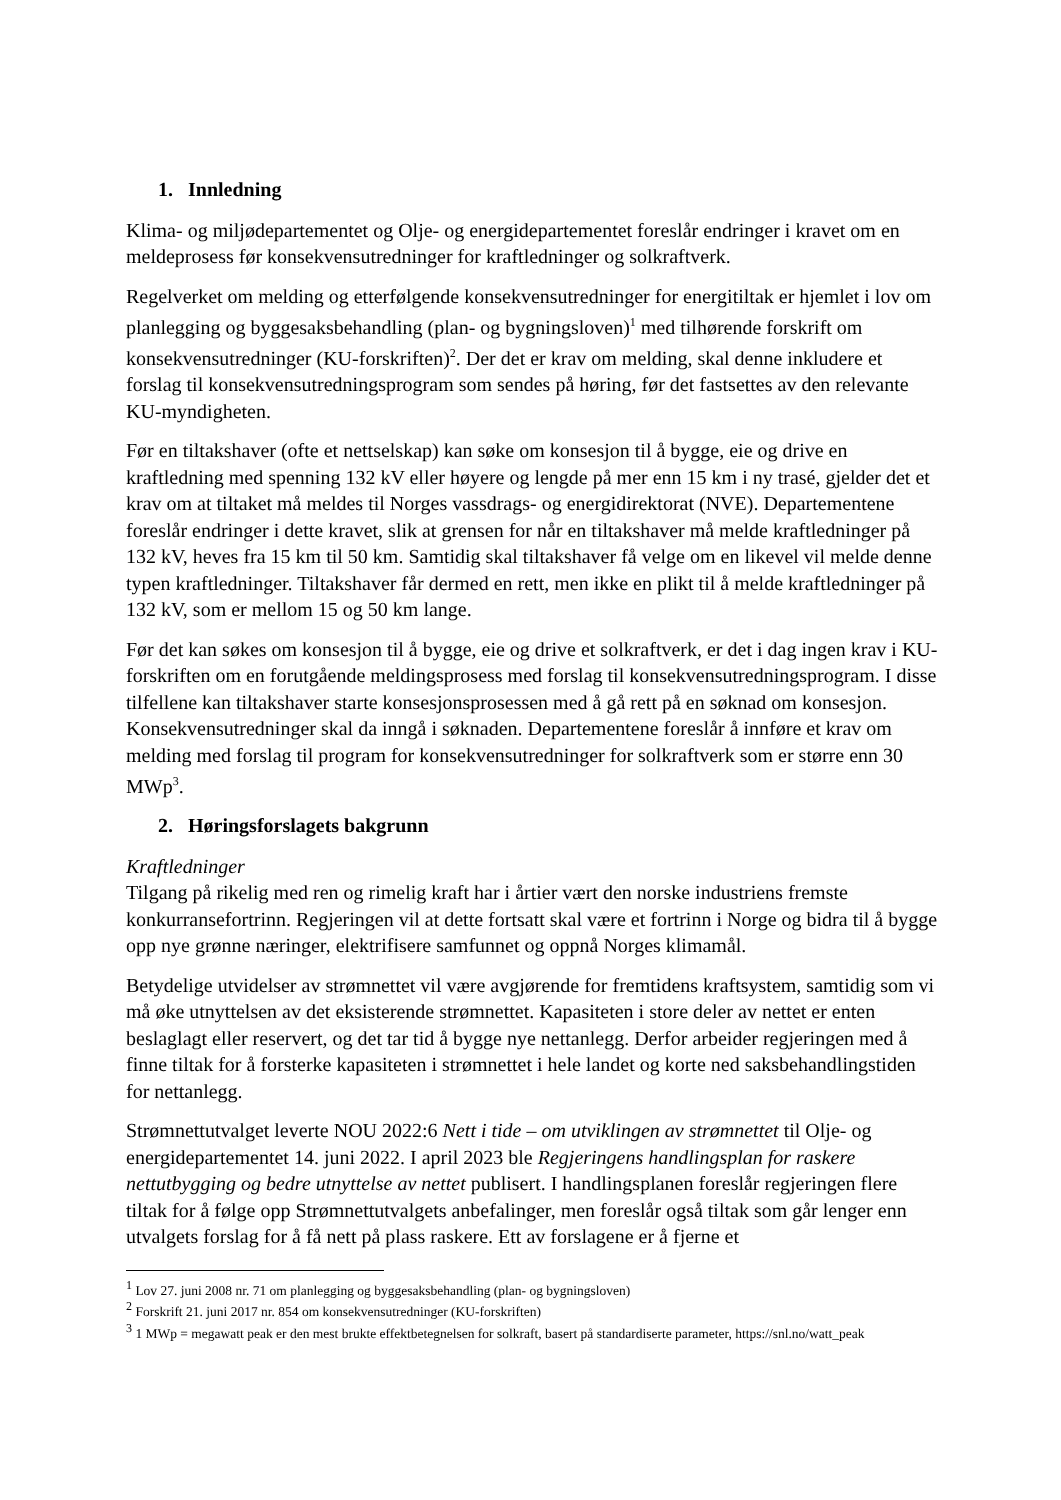1. Innledning
Klima- og miljødepartementet og Olje- og energidepartementet foreslår endringer i kravet om en meldeprosess før konsekvensutredninger for kraftledninger og solkraftverk.
Regelverket om melding og etterfølgende konsekvensutredninger for energitiltak er hjemlet i lov om planlegging og byggesaksbehandling (plan- og bygningsloven)<sup>1</sup> med tilhørende forskrift om konsekvensutredninger (KU-forskriften)<sup>2</sup>. Der det er krav om melding, skal denne inkludere et forslag til konsekvensutredningsprogram som sendes på høring, før det fastsettes av den relevante KU-myndigheten.
Før en tiltakshaver (ofte et nettselskap) kan søke om konsesjon til å bygge, eie og drive en kraftledning med spenning 132 kV eller høyere og lengde på mer enn 15 km i ny trasé, gjelder det et krav om at tiltaket må meldes til Norges vassdrags- og energidirektorat (NVE). Departementene foreslår endringer i dette kravet, slik at grensen for når en tiltakshaver må melde kraftledninger på 132 kV, heves fra 15 km til 50 km. Samtidig skal tiltakshaver få velge om en likevel vil melde denne typen kraftledninger. Tiltakshaver får dermed en rett, men ikke en plikt til å melde kraftledninger på 132 kV, som er mellom 15 og 50 km lange.
Før det kan søkes om konsesjon til å bygge, eie og drive et solkraftverk, er det i dag ingen krav i KU-forskriften om en forutgående meldingsprosess med forslag til konsekvensutredningsprogram. I disse tilfellene kan tiltakshaver starte konsesjonsprosessen med å gå rett på en søknad om konsesjon. Konsekvensutredninger skal da inngå i søknaden. Departementene foreslår å innføre et krav om melding med forslag til program for konsekvensutredninger for solkraftverk som er større enn 30 MWp<sup>3</sup>.
2. Høringsforslagets bakgrunn
Kraftledninger
Tilgang på rikelig med ren og rimelig kraft har i årtier vært den norske industriens fremste konkurransefortrinn. Regjeringen vil at dette fortsatt skal være et fortrinn i Norge og bidra til å bygge opp nye grønne næringer, elektrifisere samfunnet og oppnå Norges klimamål.
Betydelige utvidelser av strømnettet vil være avgjørende for fremtidens kraftsystem, samtidig som vi må øke utnyttelsen av det eksisterende strømnettet. Kapasiteten i store deler av nettet er enten beslaglagt eller reservert, og det tar tid å bygge nye nettanlegg. Derfor arbeider regjeringen med å finne tiltak for å forsterke kapasiteten i strømnettet i hele landet og korte ned saksbehandlingstiden for nettanlegg.
Strømnettutvalget leverte NOU 2022:6 Nett i tide – om utviklingen av strømnettet til Olje- og energidepartementet 14. juni 2022. I april 2023 ble Regjeringens handlingsplan for raskere nettutbygging og bedre utnyttelse av nettet publisert. I handlingsplanen foreslår regjeringen flere tiltak for å følge opp Strømnettutvalgets anbefalinger, men foreslår også tiltak som går lenger enn utvalgets forslag for å få nett på plass raskere. Ett av forslagene er å fjerne et
<sup>1</sup> Lov 27. juni 2008 nr. 71 om planlegging og byggesaksbehandling (plan- og bygningsloven)
<sup>2</sup> Forskrift 21. juni 2017 nr. 854 om konsekvensutredninger (KU-forskriften)
<sup>3</sup> 1 MWp = megawatt peak er den mest brukte effektbetegnelsen for solkraft, basert på standardiserte parameter, https://snl.no/watt_peak